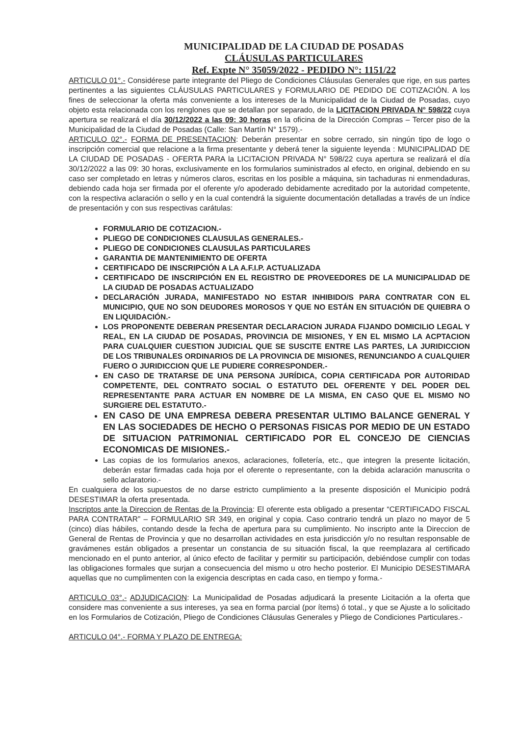MUNICIPALIDAD DE LA CIUDAD DE POSADAS
CLÁUSULAS PARTICULARES
Ref. Expte N° 35059/2022 - PEDIDO N°: 1151/22
ARTICULO 01°.- Considérese parte integrante del Pliego de Condiciones Cláusulas Generales que rige, en sus partes pertinentes a las siguientes CLÁUSULAS PARTICULARES y FORMULARIO DE PEDIDO DE COTIZACIÓN. A los fines de seleccionar la oferta más conveniente a los intereses de la Municipalidad de la Ciudad de Posadas, cuyo objeto esta relacionada con los renglones que se detallan por separado, de la LICITACION PRIVADA N° 598/22 cuya apertura se realizará el día 30/12/2022 a las 09: 30 horas en la oficina de la Dirección Compras – Tercer piso de la Municipalidad de la Ciudad de Posadas (Calle: San Martín N° 1579).-
ARTICULO 02°.- FORMA DE PRESENTACION: Deberán presentar en sobre cerrado, sin ningún tipo de logo o inscripción comercial que relacione a la firma presentante y deberá tener la siguiente leyenda : MUNICIPALIDAD DE LA CIUDAD DE POSADAS - OFERTA PARA la LICITACION PRIVADA N° 598/22 cuya apertura se realizará el día 30/12/2022 a las 09: 30 horas, exclusivamente en los formularios suministrados al efecto, en original, debiendo en su caso ser completado en letras y números claros, escritas en los posible a máquina, sin tachaduras ni enmendaduras, debiendo cada hoja ser firmada por el oferente y/o apoderado debidamente acreditado por la autoridad competente, con la respectiva aclaración o sello y en la cual contendrá la siguiente documentación detalladas a través de un índice de presentación y con sus respectivas carátulas:
FORMULARIO DE COTIZACION.-
PLIEGO DE CONDICIONES CLAUSULAS GENERALES.-
PLIEGO DE CONDICIONES CLAUSULAS PARTICULARES
GARANTIA DE MANTENIMIENTO DE OFERTA
CERTIFICADO DE INSCRIPCIÓN A LA A.F.I.P. ACTUALIZADA
CERTIFICADO DE INSCRIPCIÓN EN EL REGISTRO DE PROVEEDORES DE LA MUNICIPALIDAD DE LA CIUDAD DE POSADAS ACTUALIZADO
DECLARACIÓN JURADA, MANIFESTADO NO ESTAR INHIBIDO/S PARA CONTRATAR CON EL MUNICIPIO, QUE NO SON DEUDORES MOROSOS Y QUE NO ESTÁN EN SITUACIÓN DE QUIEBRA O EN LIQUIDACIÓN.-
LOS PROPONENTE DEBERAN PRESENTAR DECLARACION JURADA FIJANDO DOMICILIO LEGAL Y REAL, EN LA CIUDAD DE POSADAS, PROVINCIA DE MISIONES, Y EN EL MISMO LA ACPTACION PARA CUALQUIER CUESTION JUDICIAL QUE SE SUSCITE ENTRE LAS PARTES, LA JURIDICCION DE LOS TRIBUNALES ORDINARIOS DE LA PROVINCIA DE MISIONES, RENUNCIANDO A CUALQUIER FUERO O JURIDICCION QUE LE PUDIERE CORRESPONDER.-
EN CASO DE TRATARSE DE UNA PERSONA JURÍDICA, COPIA CERTIFICADA POR AUTORIDAD COMPETENTE, DEL CONTRATO SOCIAL O ESTATUTO DEL OFERENTE Y DEL PODER DEL REPRESENTANTE PARA ACTUAR EN NOMBRE DE LA MISMA, EN CASO QUE EL MISMO NO SURGIERE DEL ESTATUTO.-
EN CASO DE UNA EMPRESA DEBERA PRESENTAR ULTIMO BALANCE GENERAL Y EN LAS SOCIEDADES DE HECHO O PERSONAS FISICAS POR MEDIO DE UN ESTADO DE SITUACION PATRIMONIAL CERTIFICADO POR EL CONCEJO DE CIENCIAS ECONOMICAS DE MISIONES.-
Las copias de los formularios anexos, aclaraciones, folletería, etc., que integren la presente licitación, deberán estar firmadas cada hoja por el oferente o representante, con la debida aclaración manuscrita o sello aclaratorio.-
En cualquiera de los supuestos de no darse estricto cumplimiento a la presente disposición el Municipio podrá DESESTIMAR la oferta presentada.
Inscriptos ante la Direccion de Rentas de la Provincia: El oferente esta obligado a presentar “CERTIFICADO FISCAL PARA CONTRATAR” – FORMULARIO SR 349, en original y copia. Caso contrario tendrá un plazo no mayor de 5 (cinco) días hábiles, contando desde la fecha de apertura para su cumplimiento. No inscripto ante la Direccion de General de Rentas de Provincia y que no desarrollan actividades en esta jurisdicción y/o no resultan responsable de gravámenes están obligados a presentar un constancia de su situación fiscal, la que reemplazara al certificado mencionado en el punto anterior, al único efecto de facilitar y permitir su participación, debiéndose cumplir con todas las obligaciones formales que surjan a consecuencia del mismo u otro hecho posterior. El Municipio DESESTIMARA aquellas que no cumplimenten con la exigencia descriptas en cada caso, en tiempo y forma.-
ARTICULO 03°.- ADJUDICACION: La Municipalidad de Posadas adjudicará la presente Licitación a la oferta que considere mas conveniente a sus intereses, ya sea en forma parcial (por ítems) ó total., y que se Ajuste a lo solicitado en los Formularios de Cotización, Pliego de Condiciones Cláusulas Generales y Pliego de Condiciones Particulares.-
ARTICULO 04°.- FORMA Y PLAZO DE ENTREGA: